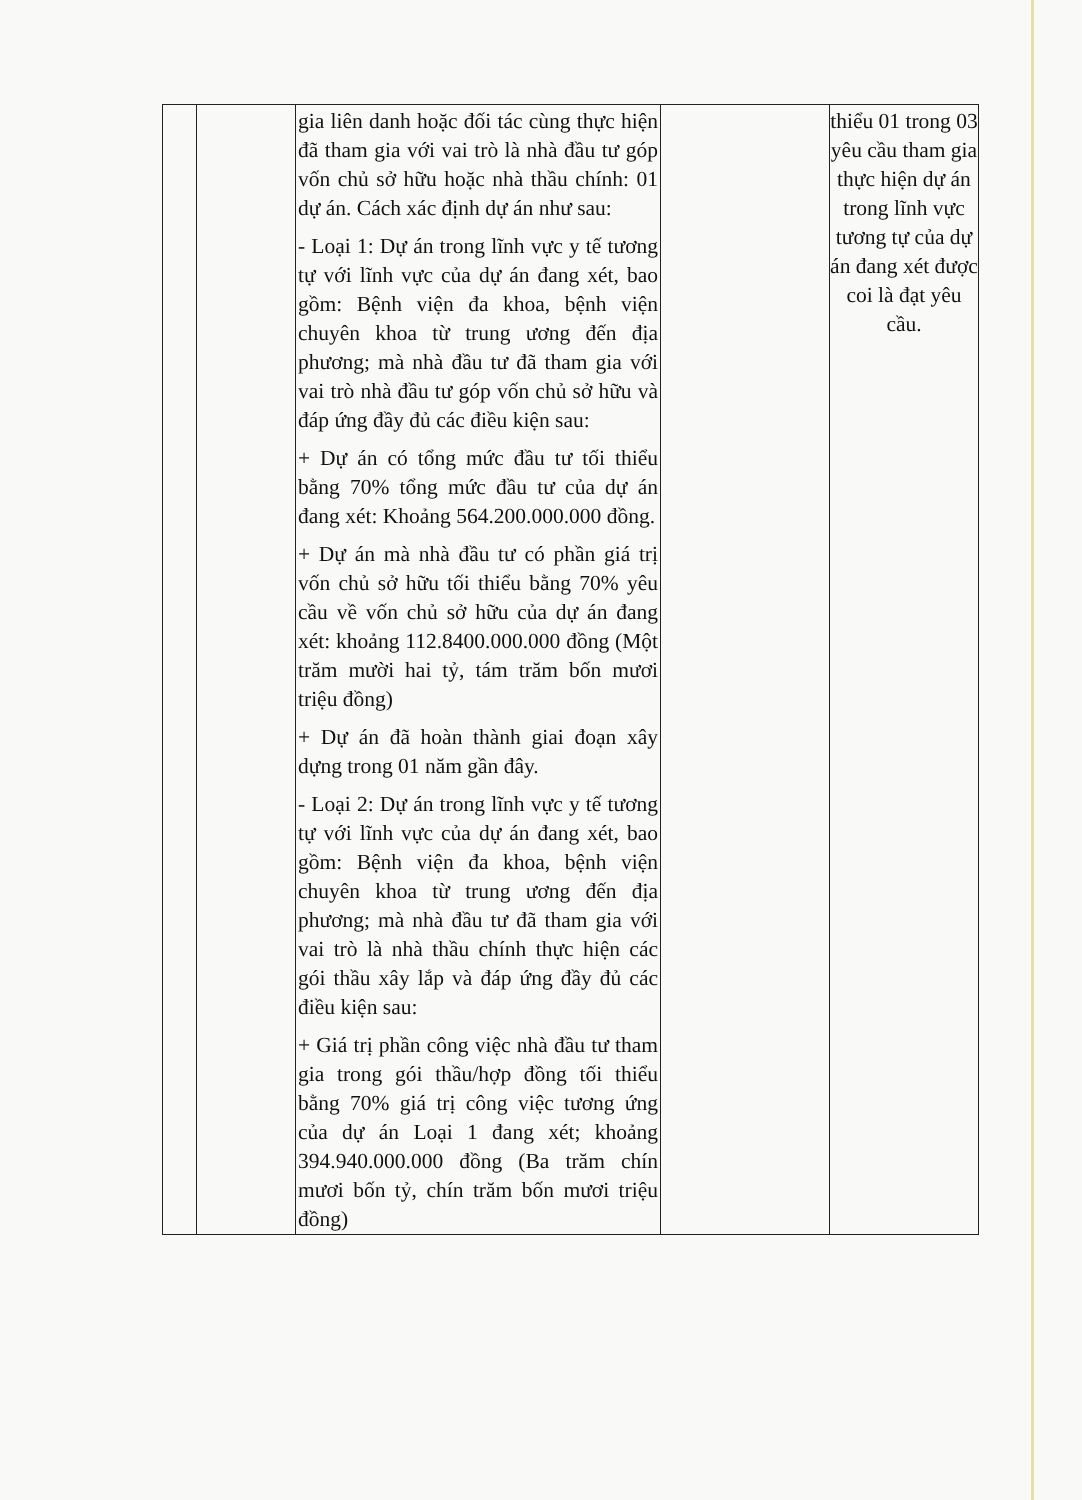| | | gia liên danh hoặc đối tác cùng thực hiện đã tham gia với vai trò là nhà đầu tư góp vốn chủ sở hữu hoặc nhà thầu chính: 01 dự án. Cách xác định dự án như sau: - Loại 1: Dự án trong lĩnh vực y tế tương tự với lĩnh vực của dự án đang xét, bao gồm: Bệnh viện đa khoa, bệnh viện chuyên khoa từ trung ương đến địa phương; mà nhà đầu tư đã tham gia với vai trò nhà đầu tư góp vốn chủ sở hữu và đáp ứng đầy đủ các điều kiện sau: + Dự án có tổng mức đầu tư tối thiểu bằng 70% tổng mức đầu tư của dự án đang xét: Khoảng 564.200.000.000 đồng. + Dự án mà nhà đầu tư có phần giá trị vốn chủ sở hữu tối thiểu bằng 70% yêu cầu về vốn chủ sở hữu của dự án đang xét: khoảng 112.8400.000.000 đồng (Một trăm mười hai tỷ, tám trăm bốn mươi triệu đồng) + Dự án đã hoàn thành giai đoạn xây dựng trong 01 năm gần đây. - Loại 2: Dự án trong lĩnh vực y tế tương tự với lĩnh vực của dự án đang xét, bao gồm: Bệnh viện đa khoa, bệnh viện chuyên khoa từ trung ương đến địa phương; mà nhà đầu tư đã tham gia với vai trò là nhà thầu chính thực hiện các gói thầu xây lắp và đáp ứng đầy đủ các điều kiện sau: + Giá trị phần công việc nhà đầu tư tham gia trong gói thầu/hợp đồng tối thiểu bằng 70% giá trị công việc tương ứng của dự án Loại 1 đang xét; khoảng 394.940.000.000 đồng (Ba trăm chín mươi bốn tỷ, chín trăm bốn mươi triệu đồng) | | thiểu 01 trong 03 yêu cầu tham gia thực hiện dự án trong lĩnh vực tương tự của dự án đang xét được coi là đạt yêu cầu. |